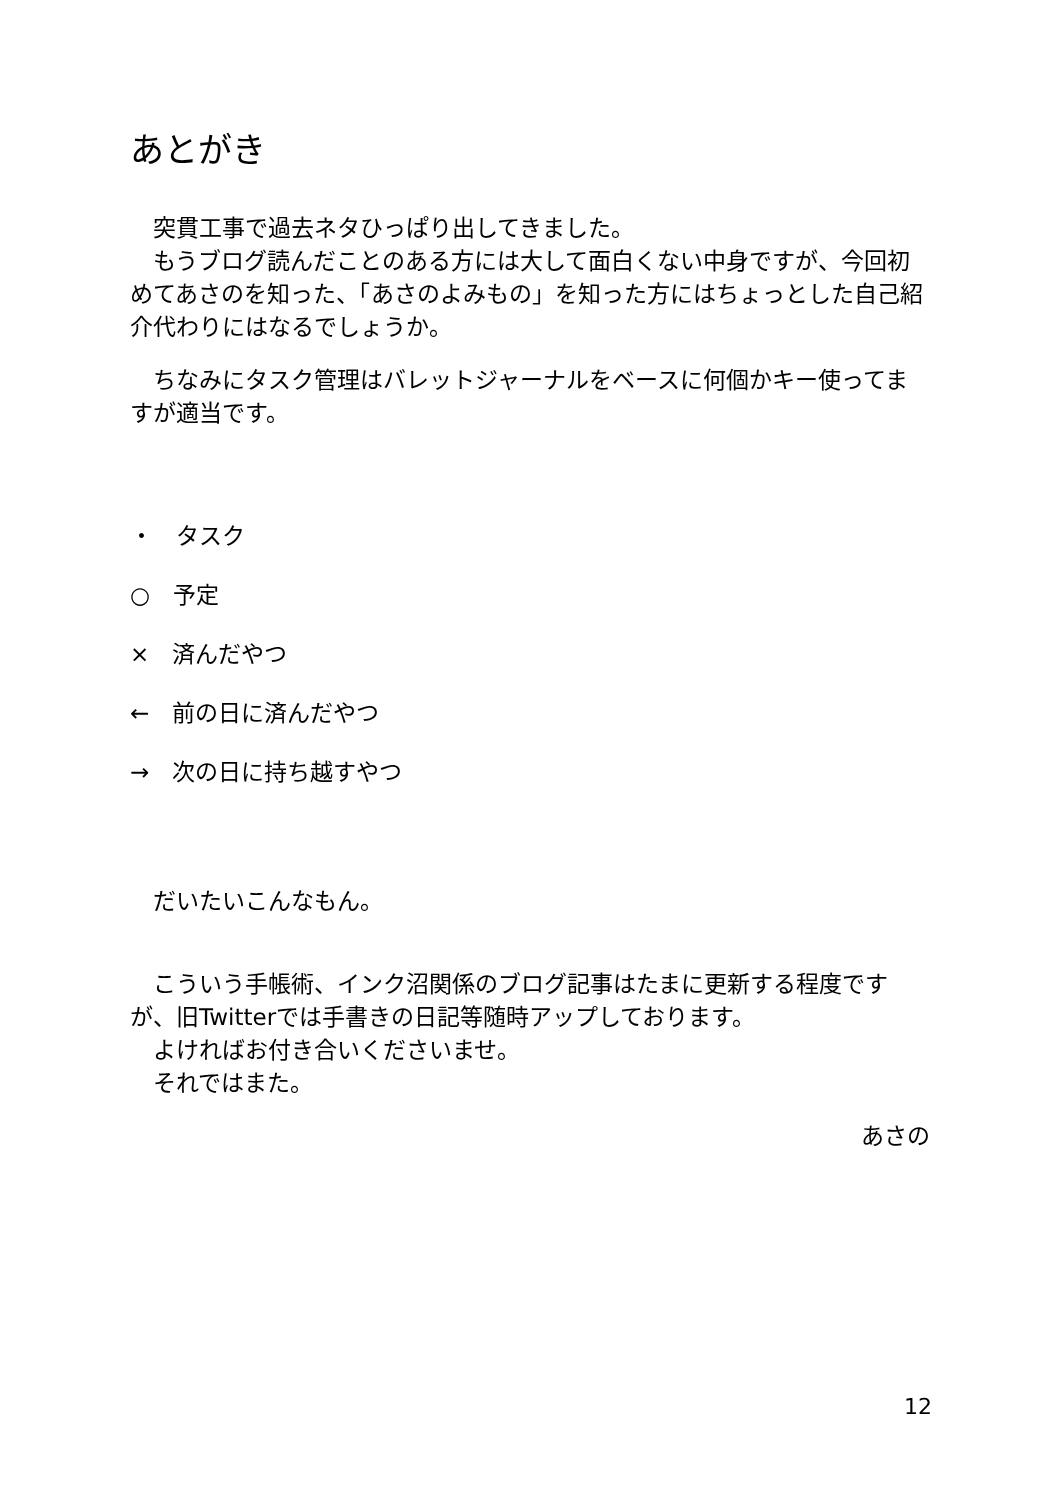あとがき
　突貫工事で過去ネタひっぱり出してきました。
　もうブログ読んだことのある方には大して面白くない中身ですが、今回初めてあさのを知った、「あさのよみもの」を知った方にはちょっとした自己紹介代わりにはなるでしょうか。
　ちなみにタスク管理はバレットジャーナルをベースに何個かキー使ってますが適当です。
・　タスク
○　予定
×　済んだやつ
←　前の日に済んだやつ
→　次の日に持ち越すやつ
　だいたいこんなもん。
　こういう手帳術、インク沼関係のブログ記事はたまに更新する程度ですが、旧Twitterでは手書きの日記等随時アップしております。
　よければお付き合いくださいませ。
　それではまた。
あさの
12